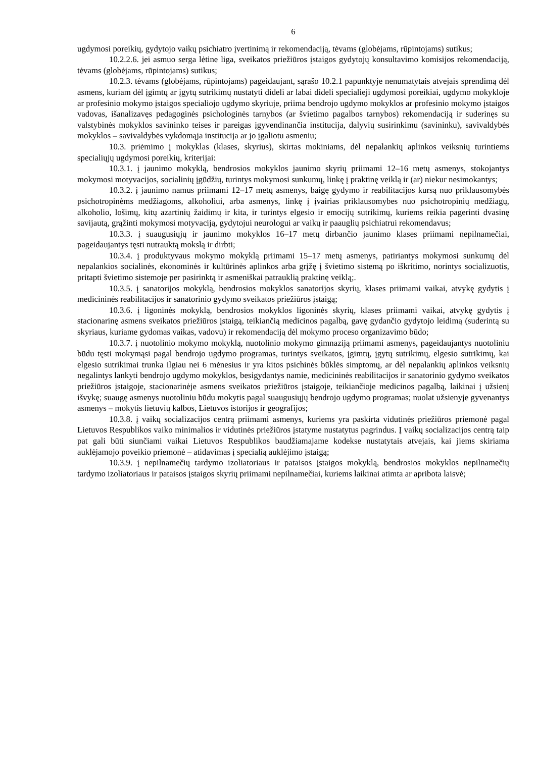6
ugdymosi poreikių, gydytojo vaikų psichiatro įvertinimą ir rekomendaciją, tėvams (globėjams, rūpintojams) sutikus;
10.2.2.6. jei asmuo serga lėtine liga, sveikatos priežiūros įstaigos gydytojų konsultavimo komisijos rekomendaciją, tėvams (globėjams, rūpintojams) sutikus;
10.2.3. tėvams (globėjams, rūpintojams) pageidaujant, sąrašo 10.2.1 papunktyje nenumatytais atvejais sprendimą dėl asmens, kuriam dėl įgimtų ar įgytų sutrikimų nustatyti dideli ar labai dideli specialieji ugdymosi poreikiai, ugdymo mokykloje ar profesinio mokymo įstaigos specialiojo ugdymo skyriuje, priima bendrojo ugdymo mokyklos ar profesinio mokymo įstaigos vadovas, išanalizavęs pedagoginės psichologinės tarnybos (ar švietimo pagalbos tarnybos) rekomendaciją ir suderinęs su valstybinės mokyklos savininko teises ir pareigas įgyvendinančia institucija, dalyvių susirinkimu (savininku), savivaldybės mokyklos – savivaldybės vykdomąja institucija ar jo įgaliotu asmeniu;
10.3. priėmimo į mokyklas (klases, skyrius), skirtas mokiniams, dėl nepalankių aplinkos veiksnių turintiems specialiųjų ugdymosi poreikių, kriterijai:
10.3.1. į jaunimo mokyklą, bendrosios mokyklos jaunimo skyrių priimami 12–16 metų asmenys, stokojantys mokymosi motyvacijos, socialinių įgūdžių, turintys mokymosi sunkumų, linkę į praktinę veiklą ir (ar) niekur nesimokantys;
10.3.2. į jaunimo namus priimami 12–17 metų asmenys, baigę gydymo ir reabilitacijos kursą nuo priklausomybės psichotropinėms medžiagoms, alkoholiui, arba asmenys, linkę į įvairias priklausomybes nuo psichotropinių medžiagų, alkoholio, lošimų, kitų azartinių žaidimų ir kita, ir turintys elgesio ir emocijų sutrikimų, kuriems reikia pagerinti dvasinę savijautą, grąžinti mokymosi motyvaciją, gydytojui neurologui ar vaikų ir paauglių psichiatrui rekomendavus;
10.3.3. į suaugusiųjų ir jaunimo mokyklos 16–17 metų dirbančio jaunimo klases priimami nepilnamečiai, pageidaujantys tęsti nutrauktą mokslą ir dirbti;
10.3.4. į produktyvaus mokymo mokyklą priimami 15–17 metų asmenys, patiriantys mokymosi sunkumų dėl nepalankios socialinės, ekonominės ir kultūrinės aplinkos arba grįžę į švietimo sistemą po iškritimo, norintys socializuotis, pritapti švietimo sistemoje per pasirinktą ir asmeniškai patrauklią praktinę veiklą;.
10.3.5. į sanatorijos mokyklą, bendrosios mokyklos sanatorijos skyrių, klases priimami vaikai, atvykę gydytis į medicininės reabilitacijos ir sanatorinio gydymo sveikatos priežiūros įstaigą;
10.3.6. į ligoninės mokyklą, bendrosios mokyklos ligoninės skyrių, klases priimami vaikai, atvykę gydytis į stacionarinę asmens sveikatos priežiūros įstaigą, teikiančią medicinos pagalbą, gavę gydančio gydytojo leidimą (suderintą su skyriaus, kuriame gydomas vaikas, vadovu) ir rekomendaciją dėl mokymo proceso organizavimo būdo;
10.3.7. į nuotolinio mokymo mokyklą, nuotolinio mokymo gimnaziją priimami asmenys, pageidaujantys nuotoliniu būdu tęsti mokymąsi pagal bendrojo ugdymo programas, turintys sveikatos, įgimtų, įgytų sutrikimų, elgesio sutrikimų, kai elgesio sutrikimai trunka ilgiau nei 6 mėnesius ir yra kitos psichinės būklės simptomų, ar dėl nepalankių aplinkos veiksnių negalintys lankyti bendrojo ugdymo mokyklos, besigydantys namie, medicininės reabilitacijos ir sanatorinio gydymo sveikatos priežiūros įstaigoje, stacionarinėje asmens sveikatos priežiūros įstaigoje, teikiančioje medicinos pagalbą, laikinai į užsienį išvykę; suaugę asmenys nuotoliniu būdu mokytis pagal suaugusiųjų bendrojo ugdymo programas; nuolat užsienyje gyvenantys asmenys – mokytis lietuvių kalbos, Lietuvos istorijos ir geografijos;
10.3.8. į vaikų socializacijos centrą priimami asmenys, kuriems yra paskirta vidutinės priežiūros priemonė pagal Lietuvos Respublikos vaiko minimalios ir vidutinės priežiūros įstatyme nustatytus pagrindus. Į vaikų socializacijos centrą taip pat gali būti siunčiami vaikai Lietuvos Respublikos baudžiamajame kodekse nustatytais atvejais, kai jiems skiriama auklėjamojo poveikio priemonė – atidavimas į specialią auklėjimo įstaigą;
10.3.9. į nepilnamečių tardymo izoliatoriaus ir pataisos įstaigos mokyklą, bendrosios mokyklos nepilnamečių tardymo izoliatoriaus ir pataisos įstaigos skyrių priimami nepilnamečiai, kuriems laikinai atimta ar apribota laisvė;